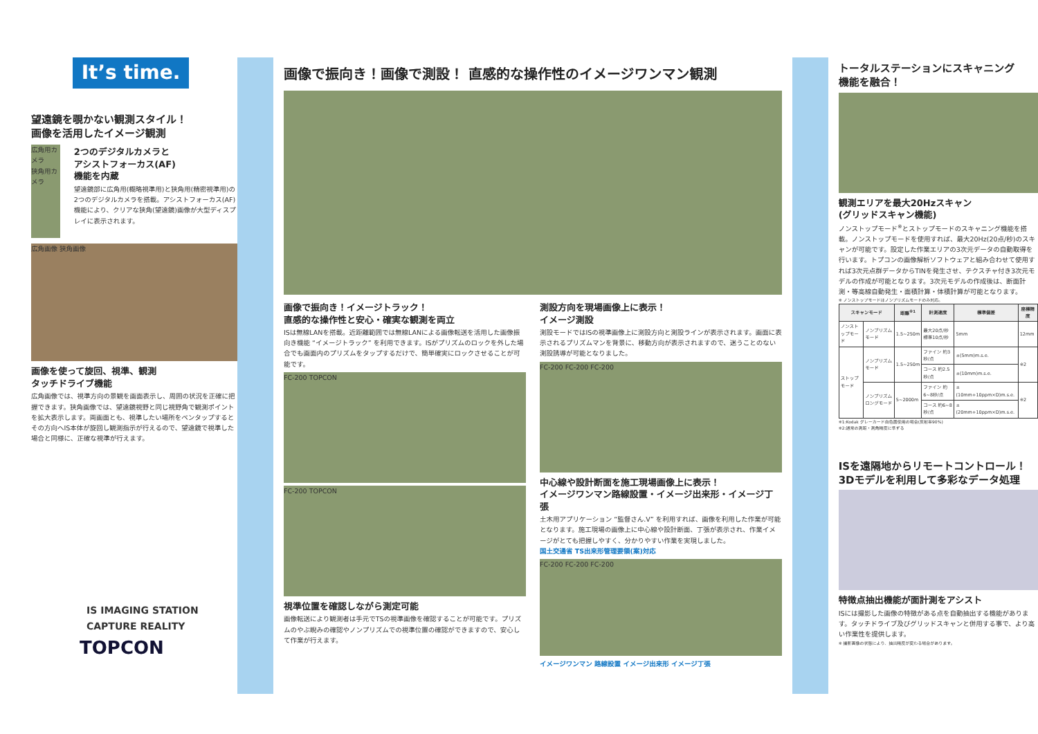It’s time.
望遠鏡を覗かない観測スタイル！
画像を活用したイメージ観測
広角用カメラ
狭角用カメラ
2つのデジタルカメラと
アシストフォーカス(AF)
機能を内蔵
望遠鏡部に広角用(概略視準用)と狭角用(精密視準用)の2つのデジタルカメラを搭載。アシストフォーカス(AF)機能により、クリアな狭角(望遠鏡)画像が大型ディスプレイに表示されます。
広角画像 狭角画像
画像を使って旋回、視準、観測
タッチドライブ機能
広角画像では、視準方向の景観を画面表示し、周囲の状況を正確に把握できます。狭角画像では、望遠鏡視野と同じ視野角で観測ポイントを拡大表示します。両画面とも、視準したい場所をペンタップするとその方向へIS本体が旋回し観測指示が行えるので、望遠鏡で視準した場合と同様に、正確な視準が行えます。
IS IMAGING STATION CAPTURE REALITY
TOPCON
画像で振向き！画像で測設！ 直感的な操作性のイメージワンマン観測
画像で振向き！イメージトラック！
直感的な操作性と安心・確実な観測を両立
ISは無線LANを搭載。近距離範囲では無線LANによる画像転送を活用した画像振向き機能 “イメージトラック” を利用できます。ISがプリズムのロックを外した場合でも画面内のプリズムをタップするだけで、簡単確実にロックさせることが可能です。
FC-200 TOPCON
FC-200 TOPCON
視準位置を確認しながら測定可能
画像転送により観測者は手元でTSの視準画像を確認することが可能です。プリズムのやぶ睨みの確認やノンプリズムでの視準位置の確認ができますので、安心して作業が行えます。
測設方向を現場画像上に表示！
イメージ測設
測設モードではISの視準画像上に測設方向と測設ラインが表示されます。画面に表示されるプリズムマンを背景に、移動方向が表示されますので、迷うことのない測設誘導が可能となりました。
FC-200 FC-200 FC-200
中心線や設計断面を施工現場画像上に表示！
イメージワンマン路線設置・イメージ出来形・イメージ丁張
土木用アプリケーション “監督さん.V” を利用すれば、画像を利用した作業が可能となります。施工現場の画像上に中心線や設計断面、丁張が表示され、作業イメージがとても把握しやすく、分かりやすい作業を実現しました。
国土交通省 TS出来形管理要領(案)対応
FC-200 FC-200 FC-200
イメージワンマン 路線設置 イメージ出来形 イメージ丁張
トータルステーションにスキャニング
機能を融合！
観測エリアを最大20Hzスキャン
(グリッドスキャン機能)
ノンストップモード<sup>※</sup>とストップモードのスキャニング機能を搭載。ノンストップモードを使用すれば、最大20Hz(20点/秒)のスキャンが可能です。設定した作業エリアの3次元データの自動取得を行います。トプコンの画像解析ソフトウェアと組み合わせて使用すれば3次元点群データからTINを発生させ、テクスチャ付き3次元モデルの作成が可能となります。3次元モデルの作成後は、断面計測・等高線自動発生・面積計算・体積計算が可能となります。
※ ノンストップモードはノンプリズムモードのみ対応。
| スキャンモード | | 距離<sup>※1</sup> | 計測速度 | 標準偏差 | 座標精度 |
| --- | --- | --- | --- | --- | --- |
| ノンストップモード | ノンプリズムモード | 1.5~250m | 最大20点/秒 標準10点/秒 | 5mm | 12mm |
| ストップモード | ノンプリズムモード | 1.5~250m | ファイン 約3秒/点 | ±(5mm)m.s.e. | ※2 |
| | | | コース 約2.5秒/点 | ±(10mm)m.s.e. | |
| | ノンプリズムロングモード | 5~2000m | ファイン 約6~8秒/点 | ±(10mm+10ppm×D)m.s.e. | ※2 |
| | | | コース 約6~8秒/点 | ±(20mm+10ppm×D)m.s.e. | |
※1:Kodak グレーカード白色面使用の場合(反射率90%)
※2:通常の測距・測角精度に準ずる
ISを遠隔地からリモートコントロール！
3Dモデルを利用して多彩なデータ処理
特徴点抽出機能が面計測をアシスト
ISには撮影した画像の特徴がある点を自動抽出する機能があります。タッチドライブ及びグリッドスキャンと併用する事で、より高い作業性を提供します。
※ 撮影画像の状態により、抽出精度が変わる場合があります。